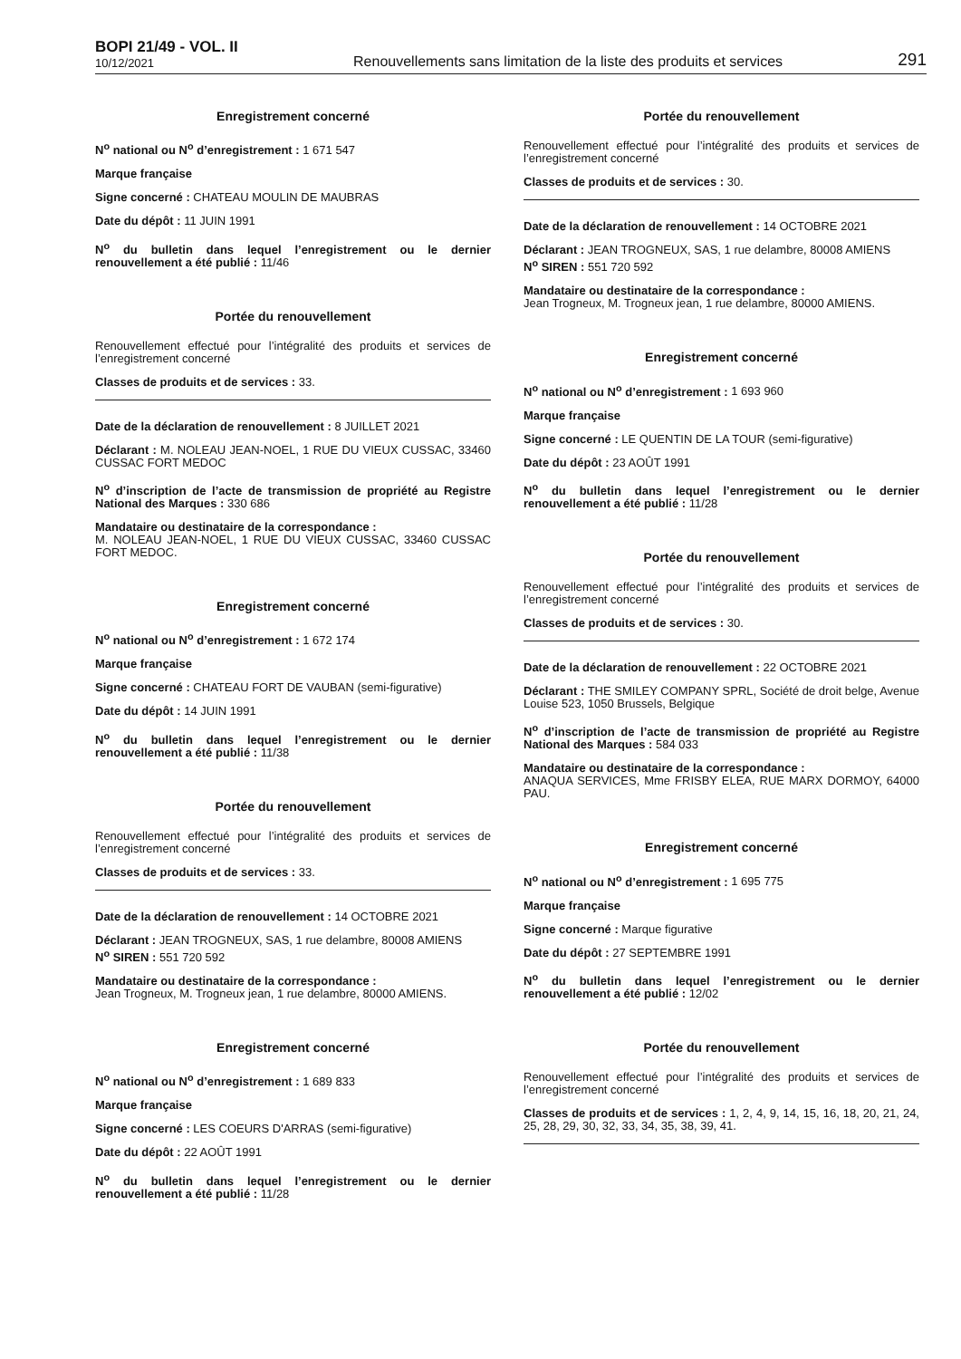BOPI 21/49 - VOL. II
10/12/2021
Renouvellements sans limitation de la liste des produits et services
291
Enregistrement concerné
N<sup>o</sup> national ou N<sup>o</sup> d’enregistrement : 1 671 547
Marque française
Signe concerné : CHATEAU MOULIN DE MAUBRAS
Date du dépôt : 11 JUIN 1991
N<sup>o</sup> du bulletin dans lequel l’enregistrement ou le dernier renouvellement a été publié : 11/46
Portée du renouvellement
Renouvellement effectué pour l’intégralité des produits et services de l’enregistrement concerné
Classes de produits et de services : 33.
Date de la déclaration de renouvellement : 8 JUILLET 2021
Déclarant : M. NOLEAU JEAN-NOEL, 1 RUE DU VIEUX CUSSAC, 33460 CUSSAC FORT MEDOC
N<sup>o</sup> d’inscription de l’acte de transmission de propriété au Registre National des Marques : 330 686
Mandataire ou destinataire de la correspondance :
M. NOLEAU JEAN-NOEL, 1 RUE DU VIEUX CUSSAC, 33460 CUSSAC FORT MEDOC.
Enregistrement concerné
N<sup>o</sup> national ou N<sup>o</sup> d’enregistrement : 1 672 174
Marque française
Signe concerné : CHATEAU FORT DE VAUBAN (semi-figurative)
Date du dépôt : 14 JUIN 1991
N<sup>o</sup> du bulletin dans lequel l’enregistrement ou le dernier renouvellement a été publié : 11/38
Portée du renouvellement
Renouvellement effectué pour l’intégralité des produits et services de l’enregistrement concerné
Classes de produits et de services : 33.
Date de la déclaration de renouvellement : 14 OCTOBRE 2021
Déclarant : JEAN TROGNEUX, SAS, 1 rue delambre, 80008 AMIENS
N<sup>o</sup> SIREN : 551 720 592
Mandataire ou destinataire de la correspondance :
Jean Trogneux, M. Trogneux jean, 1 rue delambre, 80000 AMIENS.
Enregistrement concerné
N<sup>o</sup> national ou N<sup>o</sup> d’enregistrement : 1 689 833
Marque française
Signe concerné : LES COEURS D'ARRAS (semi-figurative)
Date du dépôt : 22 AOÛT 1991
N<sup>o</sup> du bulletin dans lequel l’enregistrement ou le dernier renouvellement a été publié : 11/28
Portée du renouvellement
Renouvellement effectué pour l’intégralité des produits et services de l’enregistrement concerné
Classes de produits et de services : 30.
Date de la déclaration de renouvellement : 14 OCTOBRE 2021
Déclarant : JEAN TROGNEUX, SAS, 1 rue delambre, 80008 AMIENS
N<sup>o</sup> SIREN : 551 720 592
Mandataire ou destinataire de la correspondance :
Jean Trogneux, M. Trogneux jean, 1 rue delambre, 80000 AMIENS.
Enregistrement concerné
N<sup>o</sup> national ou N<sup>o</sup> d’enregistrement : 1 693 960
Marque française
Signe concerné : LE QUENTIN DE LA TOUR (semi-figurative)
Date du dépôt : 23 AOÛT 1991
N<sup>o</sup> du bulletin dans lequel l’enregistrement ou le dernier renouvellement a été publié : 11/28
Portée du renouvellement
Renouvellement effectué pour l’intégralité des produits et services de l’enregistrement concerné
Classes de produits et de services : 30.
Date de la déclaration de renouvellement : 22 OCTOBRE 2021
Déclarant : THE SMILEY COMPANY SPRL, Société de droit belge, Avenue Louise 523, 1050 Brussels, Belgique
N<sup>o</sup> d’inscription de l’acte de transmission de propriété au Registre National des Marques : 584 033
Mandataire ou destinataire de la correspondance :
ANAQUA SERVICES, Mme FRISBY ELEA, RUE MARX DORMOY, 64000 PAU.
Enregistrement concerné
N<sup>o</sup> national ou N<sup>o</sup> d’enregistrement : 1 695 775
Marque française
Signe concerné : Marque figurative
Date du dépôt : 27 SEPTEMBRE 1991
N<sup>o</sup> du bulletin dans lequel l’enregistrement ou le dernier renouvellement a été publié : 12/02
Portée du renouvellement
Renouvellement effectué pour l’intégralité des produits et services de l’enregistrement concerné
Classes de produits et de services : 1, 2, 4, 9, 14, 15, 16, 18, 20, 21, 24, 25, 28, 29, 30, 32, 33, 34, 35, 38, 39, 41.